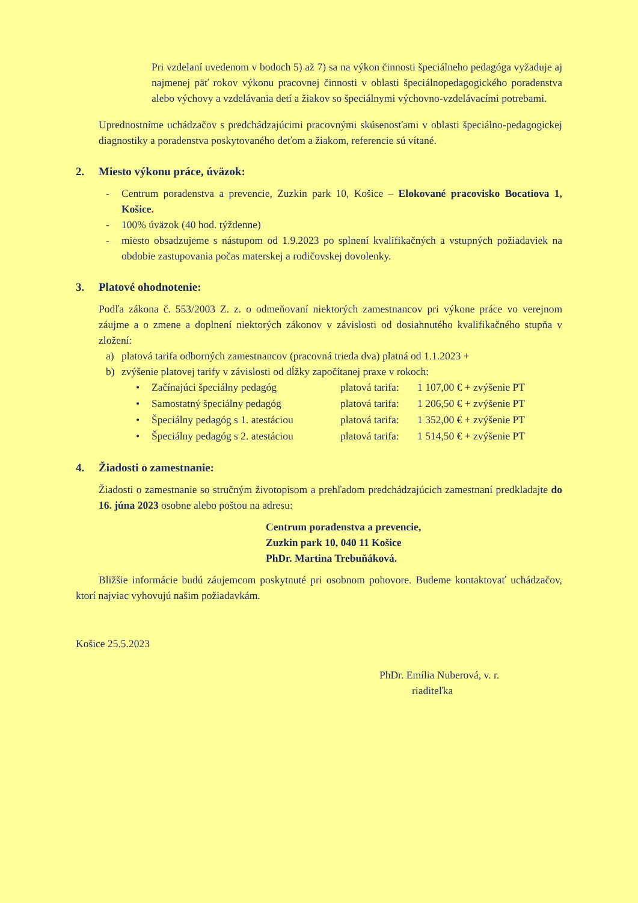Pri vzdelaní uvedenom v bodoch 5) až 7) sa na výkon činnosti špeciálneho pedagóga vyžaduje aj najmenej päť rokov výkonu pracovnej činnosti v oblasti špeciálnopedagogického poradenstva alebo výchovy a vzdelávania detí a žiakov so špeciálnymi výchovno-vzdelávacími potrebami.
Uprednostníme uchádzačov s predchádzajúcimi pracovnými skúsenosťami v oblasti špeciálno-pedagogickej diagnostiky a poradenstva poskytovaného deťom a žiakom, referencie sú vítané.
2. Miesto výkonu práce, úväzok:
- Centrum poradenstva a prevencie, Zuzkin park 10, Košice – Elokované pracovisko Bocatiova 1, Košice.
- 100% úväzok (40 hod. týždenne)
- miesto obsadzujeme s nástupom od 1.9.2023 po splnení kvalifikačných a vstupných požiadaviek na obdobie zastupovania počas materskej a rodičovskej dovolenky.
3. Platové ohodnotenie:
Podľa zákona č. 553/2003 Z. z. o odmeňovaní niektorých zamestnancov pri výkone práce vo verejnom záujme a o zmene a doplnení niektorých zákonov v závislosti od dosiahnutého kvalifikačného stupňa v zložení:
a) platová tarifa odborných zamestnancov (pracovná trieda dva) platná od 1.1.2023 +
b) zvýšenie platovej tarify v závislosti od dĺžky započítanej praxe v rokoch:
• Začínajúci špeciálny pedagóg platová tarifa: 1 107,00 € + zvýšenie PT
• Samostatný špeciálny pedagóg platová tarifa: 1 206,50 € + zvýšenie PT
• Špeciálny pedagóg s 1. atestáciou platová tarifa: 1 352,00 € + zvýšenie PT
• Špeciálny pedagóg s 2. atestáciou platová tarifa: 1 514,50 € + zvýšenie PT
4. Žiadosti o zamestnanie:
Žiadosti o zamestnanie so stručným životopisom a prehľadom predchádzajúcich zamestnaní predkladajte do 16. júna 2023 osobne alebo poštou na adresu:
Centrum poradenstva a prevencie,
Zuzkin park 10, 040 11 Košice
PhDr. Martina Trebuňáková.
Bližšie informácie budú záujemcom poskytnuté pri osobnom pohovore. Budeme kontaktovať uchádzačov, ktorí najviac vyhovujú našim požiadavkám.
Košice 25.5.2023
PhDr. Emília Nuberová, v. r.
riaditeľka